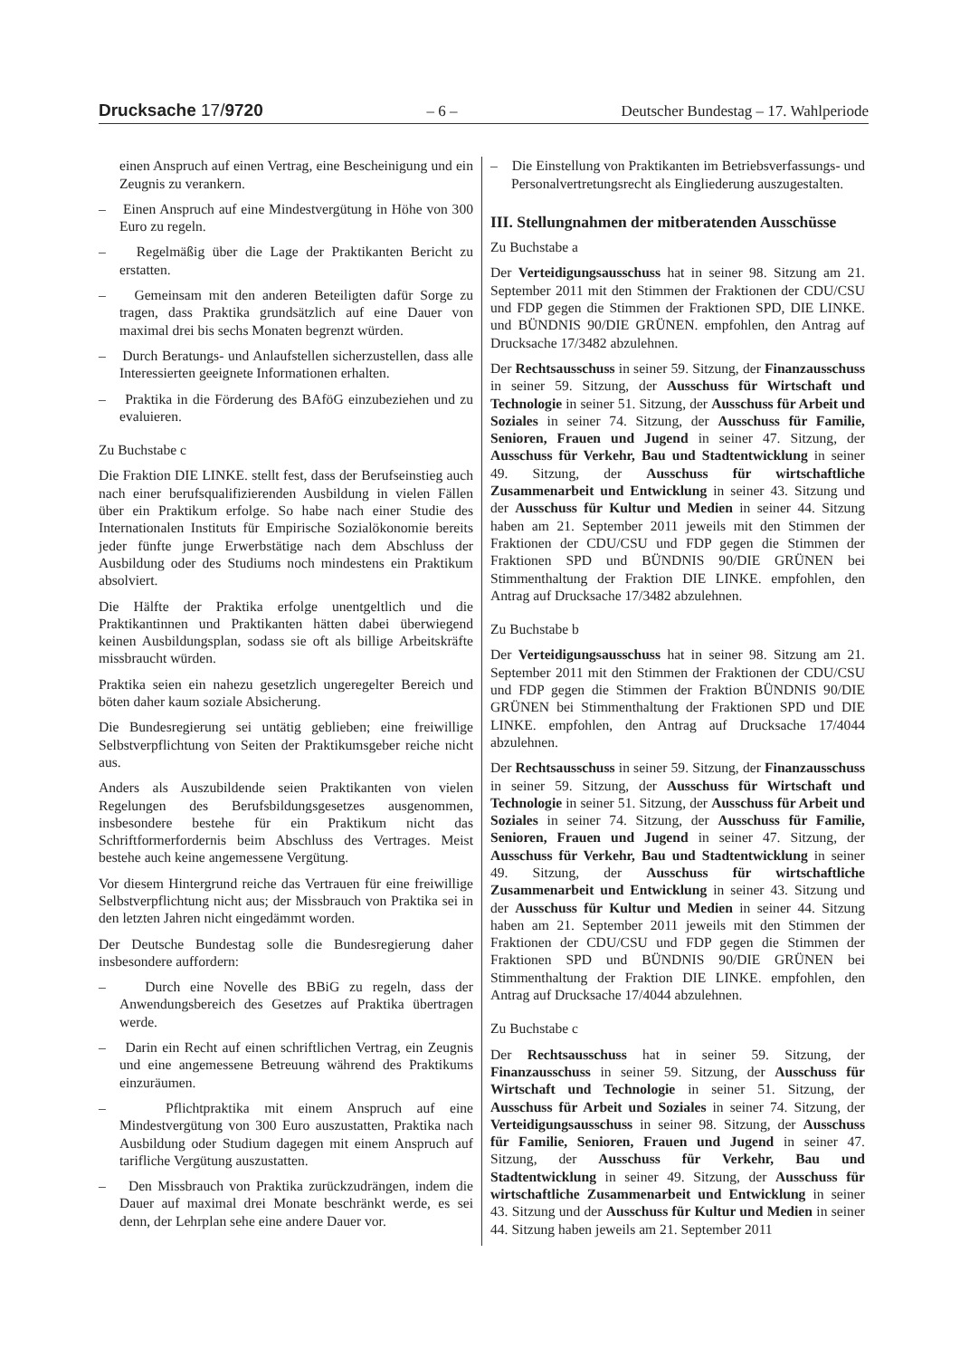Drucksache 17/9720 – 6 – Deutscher Bundestag – 17. Wahlperiode
einen Anspruch auf einen Vertrag, eine Bescheinigung und ein Zeugnis zu verankern.
– Einen Anspruch auf eine Mindestvergütung in Höhe von 300 Euro zu regeln.
– Regelmäßig über die Lage der Praktikanten Bericht zu erstatten.
– Gemeinsam mit den anderen Beteiligten dafür Sorge zu tragen, dass Praktika grundsätzlich auf eine Dauer von maximal drei bis sechs Monaten begrenzt würden.
– Durch Beratungs- und Anlaufstellen sicherzustellen, dass alle Interessierten geeignete Informationen erhalten.
– Praktika in die Förderung des BAföG einzubeziehen und zu evaluieren.
Zu Buchstabe c
Die Fraktion DIE LINKE. stellt fest, dass der Berufseinstieg auch nach einer berufsqualifizierenden Ausbildung in vielen Fällen über ein Praktikum erfolge. So habe nach einer Studie des Internationalen Instituts für Empirische Sozialökonomie bereits jeder fünfte junge Erwerbstätige nach dem Abschluss der Ausbildung oder des Studiums noch mindestens ein Praktikum absolviert.
Die Hälfte der Praktika erfolge unentgeltlich und die Praktikantinnen und Praktikanten hätten dabei überwiegend keinen Ausbildungsplan, sodass sie oft als billige Arbeitskräfte missbraucht würden.
Praktika seien ein nahezu gesetzlich ungeregelter Bereich und böten daher kaum soziale Absicherung.
Die Bundesregierung sei untätig geblieben; eine freiwillige Selbstverpflichtung von Seiten der Praktikumsgeber reiche nicht aus.
Anders als Auszubildende seien Praktikanten von vielen Regelungen des Berufsbildungsgesetzes ausgenommen, insbesondere bestehe für ein Praktikum nicht das Schriftformerfordernis beim Abschluss des Vertrages. Meist bestehe auch keine angemessene Vergütung.
Vor diesem Hintergrund reiche das Vertrauen für eine freiwillige Selbstverpflichtung nicht aus; der Missbrauch von Praktika sei in den letzten Jahren nicht eingedämmt worden.
Der Deutsche Bundestag solle die Bundesregierung daher insbesondere auffordern:
– Durch eine Novelle des BBiG zu regeln, dass der Anwendungsbereich des Gesetzes auf Praktika übertragen werde.
– Darin ein Recht auf einen schriftlichen Vertrag, ein Zeugnis und eine angemessene Betreuung während des Praktikums einzuräumen.
– Pflichtpraktika mit einem Anspruch auf eine Mindestvergütung von 300 Euro auszustatten, Praktika nach Ausbildung oder Studium dagegen mit einem Anspruch auf tarifliche Vergütung auszustatten.
– Den Missbrauch von Praktika zurückzudrängen, indem die Dauer auf maximal drei Monate beschränkt werde, es sei denn, der Lehrplan sehe eine andere Dauer vor.
– Die Einstellung von Praktikanten im Betriebsverfassungs- und Personalvertretungsrecht als Eingliederung auszugestalten.
III. Stellungnahmen der mitberatenden Ausschüsse
Zu Buchstabe a
Der Verteidigungsausschuss hat in seiner 98. Sitzung am 21. September 2011 mit den Stimmen der Fraktionen der CDU/CSU und FDP gegen die Stimmen der Fraktionen SPD, DIE LINKE. und BÜNDNIS 90/DIE GRÜNEN. empfohlen, den Antrag auf Drucksache 17/3482 abzulehnen.
Der Rechtsausschuss in seiner 59. Sitzung, der Finanzausschuss in seiner 59. Sitzung, der Ausschuss für Wirtschaft und Technologie in seiner 51. Sitzung, der Ausschuss für Arbeit und Soziales in seiner 74. Sitzung, der Ausschuss für Familie, Senioren, Frauen und Jugend in seiner 47. Sitzung, der Ausschuss für Verkehr, Bau und Stadtentwicklung in seiner 49. Sitzung, der Ausschuss für wirtschaftliche Zusammenarbeit und Entwicklung in seiner 43. Sitzung und der Ausschuss für Kultur und Medien in seiner 44. Sitzung haben am 21. September 2011 jeweils mit den Stimmen der Fraktionen der CDU/CSU und FDP gegen die Stimmen der Fraktionen SPD und BÜNDNIS 90/DIE GRÜNEN bei Stimmenthaltung der Fraktion DIE LINKE. empfohlen, den Antrag auf Drucksache 17/3482 abzulehnen.
Zu Buchstabe b
Der Verteidigungsausschuss hat in seiner 98. Sitzung am 21. September 2011 mit den Stimmen der Fraktionen der CDU/CSU und FDP gegen die Stimmen der Fraktion BÜNDNIS 90/DIE GRÜNEN bei Stimmenthaltung der Fraktionen SPD und DIE LINKE. empfohlen, den Antrag auf Drucksache 17/4044 abzulehnen.
Der Rechtsausschuss in seiner 59. Sitzung, der Finanzausschuss in seiner 59. Sitzung, der Ausschuss für Wirtschaft und Technologie in seiner 51. Sitzung, der Ausschuss für Arbeit und Soziales in seiner 74. Sitzung, der Ausschuss für Familie, Senioren, Frauen und Jugend in seiner 47. Sitzung, der Ausschuss für Verkehr, Bau und Stadtentwicklung in seiner 49. Sitzung, der Ausschuss für wirtschaftliche Zusammenarbeit und Entwicklung in seiner 43. Sitzung und der Ausschuss für Kultur und Medien in seiner 44. Sitzung haben am 21. September 2011 jeweils mit den Stimmen der Fraktionen der CDU/CSU und FDP gegen die Stimmen der Fraktionen SPD und BÜNDNIS 90/DIE GRÜNEN bei Stimmenthaltung der Fraktion DIE LINKE. empfohlen, den Antrag auf Drucksache 17/4044 abzulehnen.
Zu Buchstabe c
Der Rechtsausschuss hat in seiner 59. Sitzung, der Finanzausschuss in seiner 59. Sitzung, der Ausschuss für Wirtschaft und Technologie in seiner 51. Sitzung, der Ausschuss für Arbeit und Soziales in seiner 74. Sitzung, der Verteidigungsausschuss in seiner 98. Sitzung, der Ausschuss für Familie, Senioren, Frauen und Jugend in seiner 47. Sitzung, der Ausschuss für Verkehr, Bau und Stadtentwicklung in seiner 49. Sitzung, der Ausschuss für wirtschaftliche Zusammenarbeit und Entwicklung in seiner 43. Sitzung und der Ausschuss für Kultur und Medien in seiner 44. Sitzung haben jeweils am 21. September 2011